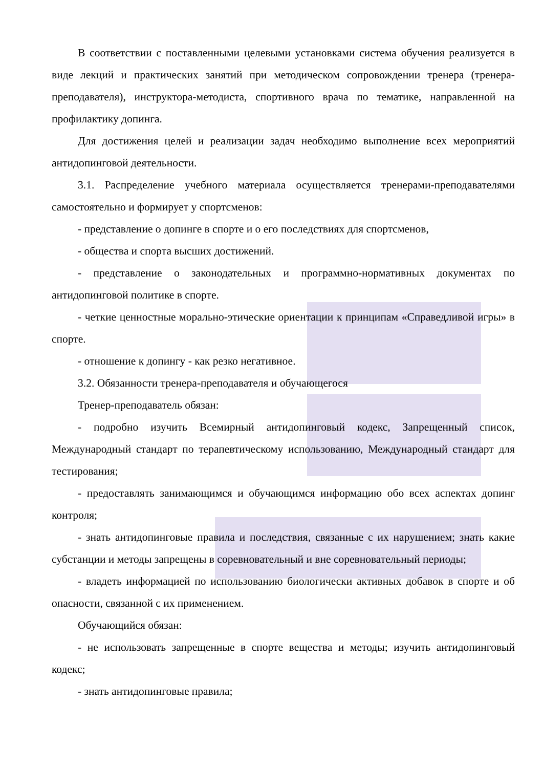В соответствии с поставленными целевыми установками система обучения реализуется в виде лекций и практических занятий при методическом сопровождении тренера (тренера-преподавателя), инструктора-методиста, спортивного врача по тематике, направленной на профилактику допинга.
Для достижения целей и реализации задач необходимо выполнение всех мероприятий антидопинговой деятельности.
3.1. Распределение учебного материала осуществляется тренерами-преподавателями самостоятельно и формирует у спортсменов:
- представление о допинге в спорте и о его последствиях для спортсменов,
- общества и спорта высших достижений.
- представление о законодательных и программно-нормативных документах по антидопинговой политике в спорте.
- четкие ценностные морально-этические ориентации к принципам «Справедливой игры» в спорте.
- отношение к допингу - как резко негативное.
3.2. Обязанности тренера-преподавателя и обучающегося
Тренер-преподаватель обязан:
- подробно изучить Всемирный антидопинговый кодекс, Запрещенный список, Международный стандарт по терапевтическому использованию, Международный стандарт для тестирования;
- предоставлять занимающимся и обучающимся информацию обо всех аспектах допинг контроля;
- знать антидопинговые правила и последствия, связанные с их нарушением; знать какие субстанции и методы запрещены в соревновательный и вне соревновательный периоды;
- владеть информацией по использованию биологически активных добавок в спорте и об опасности, связанной с их применением.
Обучающийся обязан:
- не использовать запрещенные в спорте вещества и методы; изучить антидопинговый кодекс;
- знать антидопинговые правила;